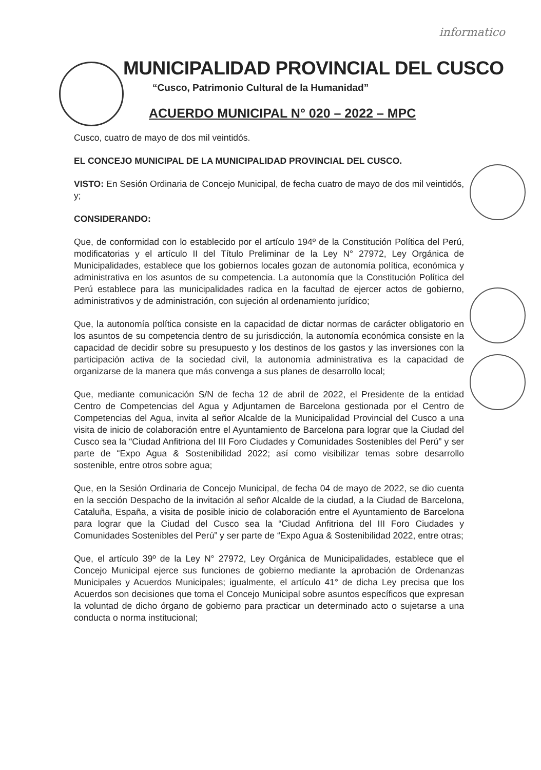informatico
MUNICIPALIDAD PROVINCIAL DEL CUSCO
“Cusco, Patrimonio Cultural de la Humanidad”
ACUERDO MUNICIPAL N° 020 – 2022 – MPC
Cusco, cuatro de mayo de dos mil veintidós.
EL CONCEJO MUNICIPAL DE LA MUNICIPALIDAD PROVINCIAL DEL CUSCO.
VISTO: En Sesión Ordinaria de Concejo Municipal, de fecha cuatro de mayo de dos mil veintidós, y;
CONSIDERANDO:
Que, de conformidad con lo establecido por el artículo 194º de la Constitución Política del Perú, modificatorias y el artículo II del Título Preliminar de la Ley N° 27972, Ley Orgánica de Municipalidades, establece que los gobiernos locales gozan de autonomía política, económica y administrativa en los asuntos de su competencia. La autonomía que la Constitución Política del Perú establece para las municipalidades radica en la facultad de ejercer actos de gobierno, administrativos y de administración, con sujeción al ordenamiento jurídico;
Que, la autonomía política consiste en la capacidad de dictar normas de carácter obligatorio en los asuntos de su competencia dentro de su jurisdicción, la autonomía económica consiste en la capacidad de decidir sobre su presupuesto y los destinos de los gastos y las inversiones con la participación activa de la sociedad civil, la autonomía administrativa es la capacidad de organizarse de la manera que más convenga a sus planes de desarrollo local;
Que, mediante comunicación S/N de fecha 12 de abril de 2022, el Presidente de la entidad Centro de Competencias del Agua y Adjuntamen de Barcelona gestionada por el Centro de Competencias del Agua, invita al señor Alcalde de la Municipalidad Provincial del Cusco a una visita de inicio de colaboración entre el Ayuntamiento de Barcelona para lograr que la Ciudad del Cusco sea la “Ciudad Anfitriona del III Foro Ciudades y Comunidades Sostenibles del Perú” y ser parte de “Expo Agua & Sostenibilidad 2022; así como visibilizar temas sobre desarrollo sostenible, entre otros sobre agua;
Que, en la Sesión Ordinaria de Concejo Municipal, de fecha 04 de mayo de 2022, se dio cuenta en la sección Despacho de la invitación al señor Alcalde de la ciudad, a la Ciudad de Barcelona, Cataluña, España, a visita de posible inicio de colaboración entre el Ayuntamiento de Barcelona para lograr que la Ciudad del Cusco sea la “Ciudad Anfitriona del III Foro Ciudades y Comunidades Sostenibles del Perú” y ser parte de “Expo Agua & Sostenibilidad 2022, entre otras;
Que, el artículo 39º de la Ley N° 27972, Ley Orgánica de Municipalidades, establece que el Concejo Municipal ejerce sus funciones de gobierno mediante la aprobación de Ordenanzas Municipales y Acuerdos Municipales; igualmente, el artículo 41° de dicha Ley precisa que los Acuerdos son decisiones que toma el Concejo Municipal sobre asuntos específicos que expresan la voluntad de dicho órgano de gobierno para practicar un determinado acto o sujetarse a una conducta o norma institucional;